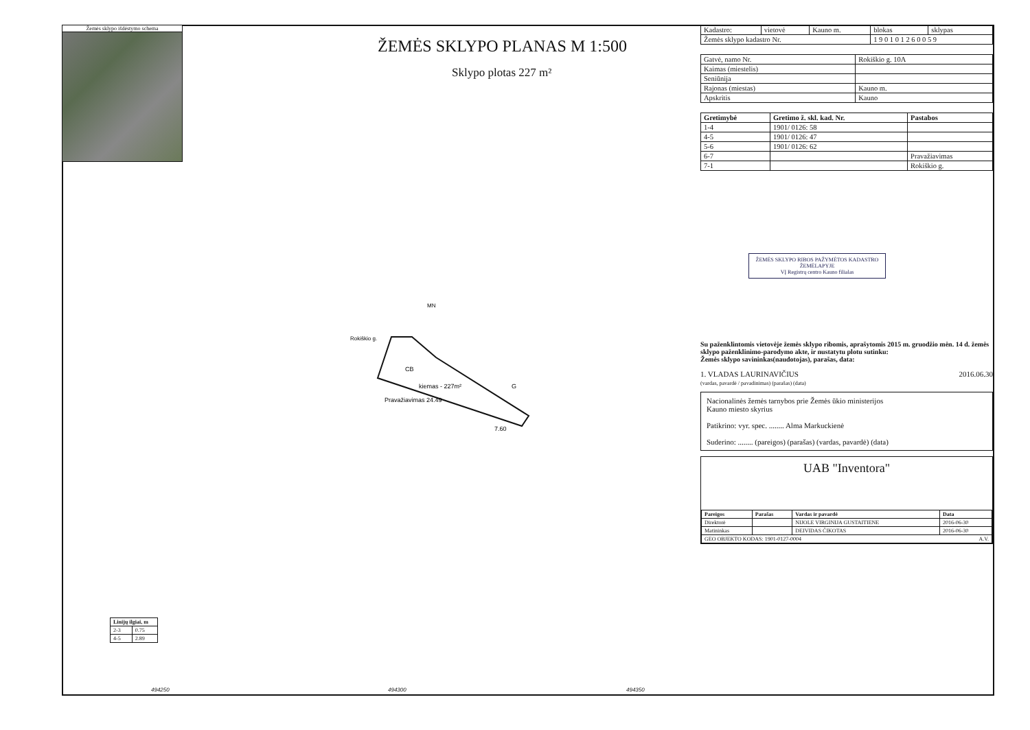Žemės sklypo išdėstymo schema
ŽEMĖS SKLYPO PLANAS M 1:500
Sklypo plotas 227 m²
CB
kiemas - 227m²
MN
G
Pravažiavimas 24.49
7.60
Rokiškio g.
| Linijų ilgiai, m | |
| --- | --- |
| 2-3 | 0.75 |
| 4-5 | 2.89 |
494250 494300 494350
| Kadastro: | vietovė | Kauno m. | blokas | sklypas |
| Žemės sklypo kadastro Nr. | | | 1 9 0 1 0 1 2 6 0 0 5 9 | |
| Gatvė, namo Nr. | Rokiškio g. 10A |
| Kaimas (miestelis) | |
| Seniūnija | |
| Rajonas (miestas) | Kauno m. |
| Apskritis | Kauno |
| Gretimybė | Gretimo ž. skl. kad. Nr. | Pastabos |
| --- | --- | --- |
| 1-4 | 1901/ 0126: 58 | |
| 4-5 | 1901/ 0126: 47 | |
| 5-6 | 1901/ 0126: 62 | |
| 6-7 | | Pravažiavimas |
| 7-1 | | Rokiškio g. |
ŽEMĖS SKLYPO RIBOS PAŽYMĖTOS KADASTRO ŽEMĖLAPYJE
VĮ Registrų centro Kauno filialas
Su paženklintomis vietovėje žemės sklypo ribomis, aprašytomis 2015 m. gruodžio mėn. 14 d. žemės sklypo paženklinimo-parodymo akte, ir nustatytu plotu sutinku:
Žemės sklypo savininkas(naudotojas), parašas, data:
1. VLADAS LAURINAVIČIUS 2016.06.30
(vardas, pavardė / pavadinimas) (parašas) (data)
Nacionalinės žemės tarnybos prie Žemės ūkio ministerijos
Kauno miesto skyrius
Patikrino: vyr. spec. ........ Alma Markuckienė
Suderino: ........ (pareigos) (parašas) (vardas, pavardė) (data)
UAB "Inventora"
| Pareigos | Parašas | Vardas ir pavardė | Data |
| --- | --- | --- | --- |
| Direktorė | | NIJOLE VIRGINIJA GUSTAITIENE | 2016-06-30 |
| Matininkas | | DEIVIDAS ČIKOTAS | 2016-06-30 |
| GEO OBJEKTO KODAS: 1901-0127-0004 A.V. | | | |